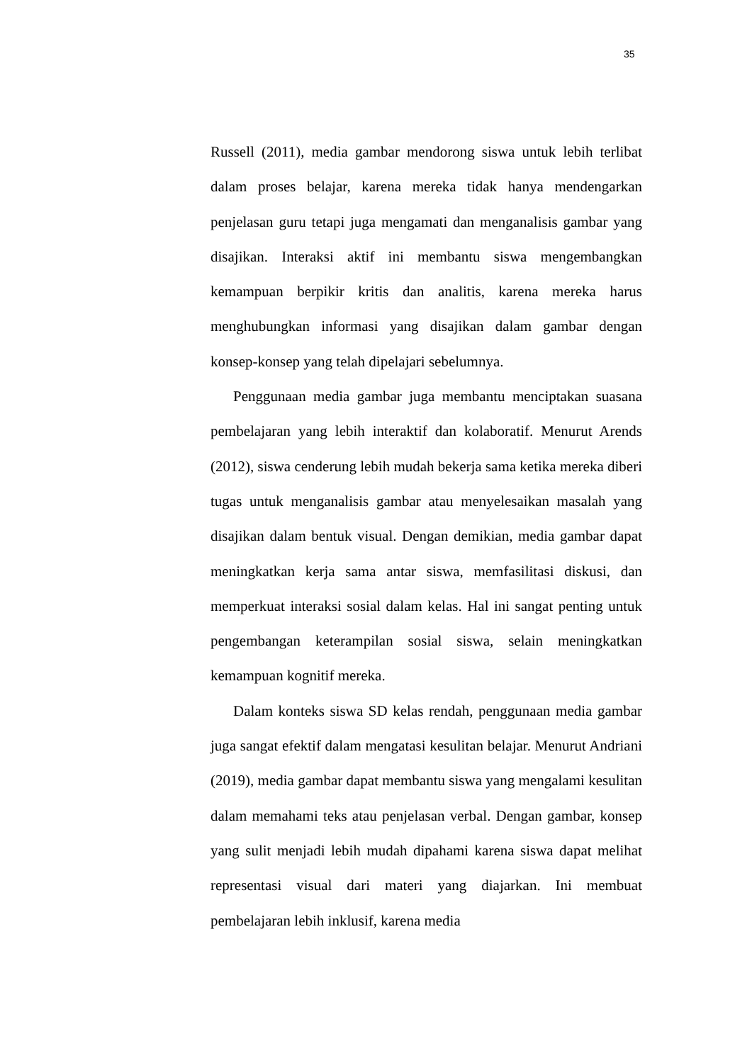35
Russell (2011), media gambar mendorong siswa untuk lebih terlibat dalam proses belajar, karena mereka tidak hanya mendengarkan penjelasan guru tetapi juga mengamati dan menganalisis gambar yang disajikan. Interaksi aktif ini membantu siswa mengembangkan kemampuan berpikir kritis dan analitis, karena mereka harus menghubungkan informasi yang disajikan dalam gambar dengan konsep-konsep yang telah dipelajari sebelumnya.
Penggunaan media gambar juga membantu menciptakan suasana pembelajaran yang lebih interaktif dan kolaboratif. Menurut Arends (2012), siswa cenderung lebih mudah bekerja sama ketika mereka diberi tugas untuk menganalisis gambar atau menyelesaikan masalah yang disajikan dalam bentuk visual. Dengan demikian, media gambar dapat meningkatkan kerja sama antar siswa, memfasilitasi diskusi, dan memperkuat interaksi sosial dalam kelas. Hal ini sangat penting untuk pengembangan keterampilan sosial siswa, selain meningkatkan kemampuan kognitif mereka.
Dalam konteks siswa SD kelas rendah, penggunaan media gambar juga sangat efektif dalam mengatasi kesulitan belajar. Menurut Andriani (2019), media gambar dapat membantu siswa yang mengalami kesulitan dalam memahami teks atau penjelasan verbal. Dengan gambar, konsep yang sulit menjadi lebih mudah dipahami karena siswa dapat melihat representasi visual dari materi yang diajarkan. Ini membuat pembelajaran lebih inklusif, karena media